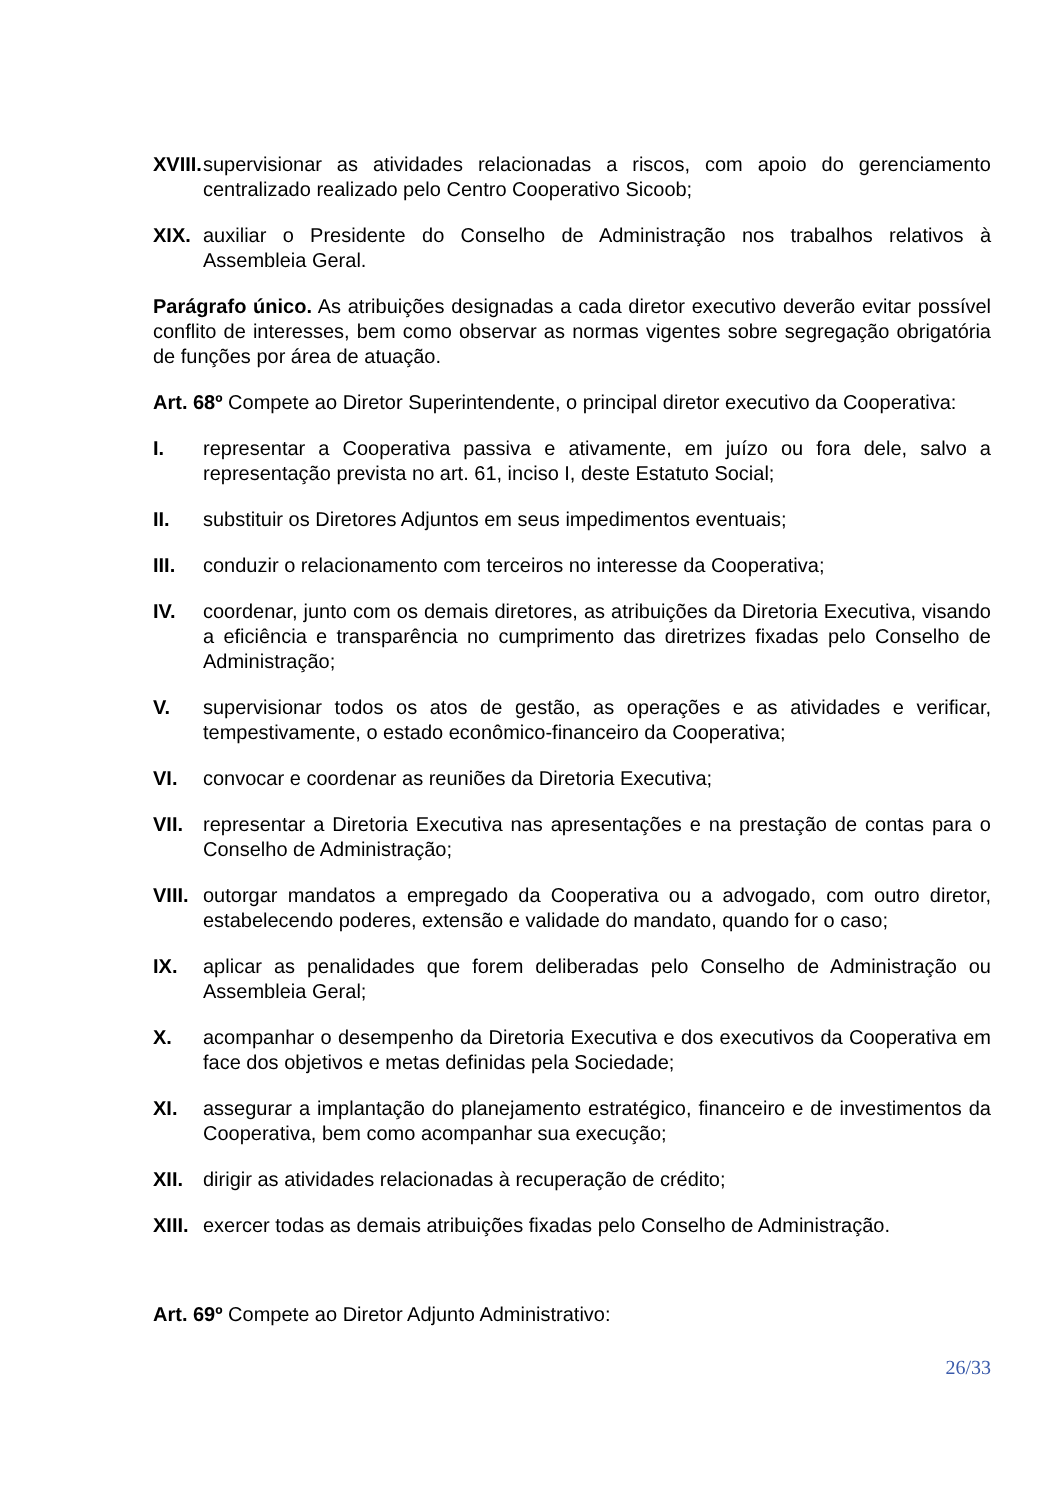XVIII. supervisionar as atividades relacionadas a riscos, com apoio do gerenciamento centralizado realizado pelo Centro Cooperativo Sicoob;
XIX. auxiliar o Presidente do Conselho de Administração nos trabalhos relativos à Assembleia Geral.
Parágrafo único. As atribuições designadas a cada diretor executivo deverão evitar possível conflito de interesses, bem como observar as normas vigentes sobre segregação obrigatória de funções por área de atuação.
Art. 68º Compete ao Diretor Superintendente, o principal diretor executivo da Cooperativa:
I. representar a Cooperativa passiva e ativamente, em juízo ou fora dele, salvo a representação prevista no art. 61, inciso I, deste Estatuto Social;
II. substituir os Diretores Adjuntos em seus impedimentos eventuais;
III. conduzir o relacionamento com terceiros no interesse da Cooperativa;
IV. coordenar, junto com os demais diretores, as atribuições da Diretoria Executiva, visando a eficiência e transparência no cumprimento das diretrizes fixadas pelo Conselho de Administração;
V. supervisionar todos os atos de gestão, as operações e as atividades e verificar, tempestivamente, o estado econômico-financeiro da Cooperativa;
VI. convocar e coordenar as reuniões da Diretoria Executiva;
VII. representar a Diretoria Executiva nas apresentações e na prestação de contas para o Conselho de Administração;
VIII. outorgar mandatos a empregado da Cooperativa ou a advogado, com outro diretor, estabelecendo poderes, extensão e validade do mandato, quando for o caso;
IX. aplicar as penalidades que forem deliberadas pelo Conselho de Administração ou Assembleia Geral;
X. acompanhar o desempenho da Diretoria Executiva e dos executivos da Cooperativa em face dos objetivos e metas definidas pela Sociedade;
XI. assegurar a implantação do planejamento estratégico, financeiro e de investimentos da Cooperativa, bem como acompanhar sua execução;
XII. dirigir as atividades relacionadas à recuperação de crédito;
XIII. exercer todas as demais atribuições fixadas pelo Conselho de Administração.
Art. 69º Compete ao Diretor Adjunto Administrativo:
26/33